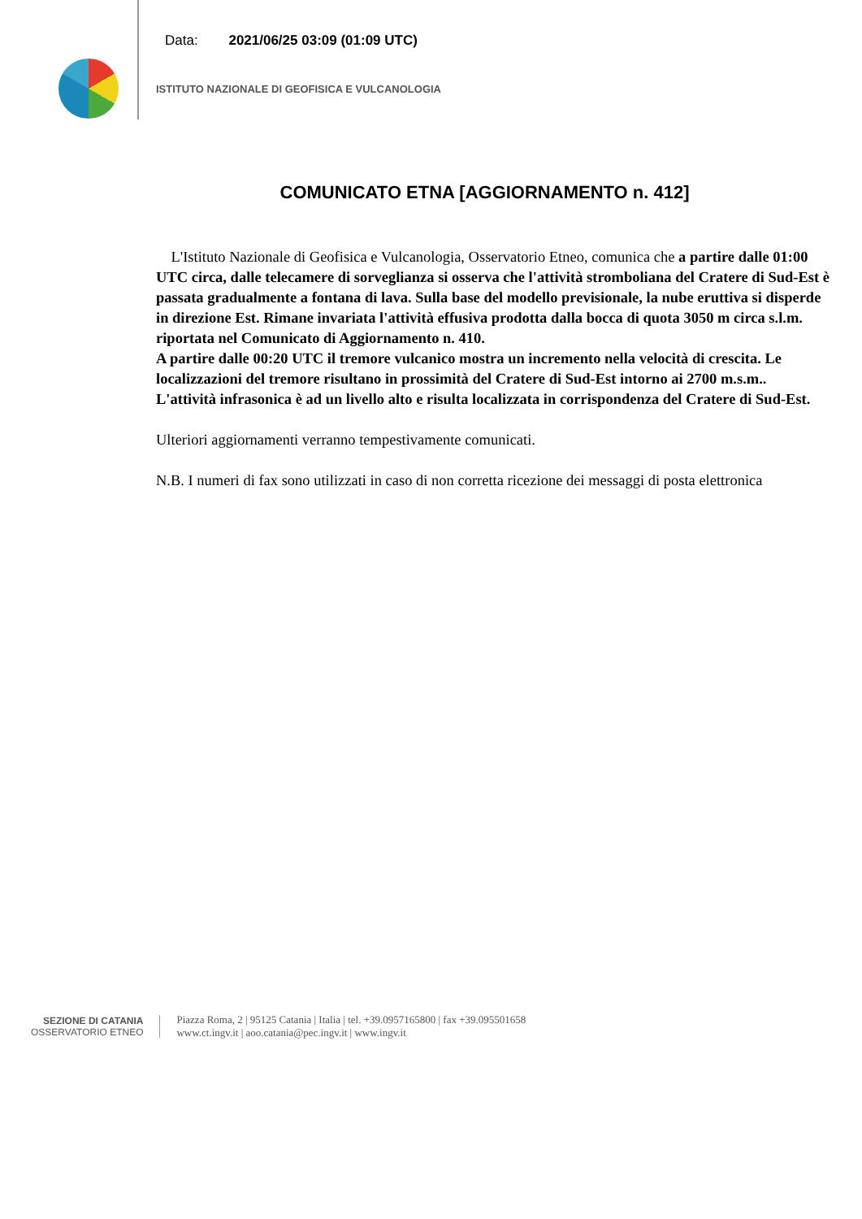Data: 2021/06/25 03:09 (01:09 UTC)
ISTITUTO NAZIONALE DI GEOFISICA E VULCANOLOGIA
COMUNICATO ETNA [AGGIORNAMENTO n. 412]
L'Istituto Nazionale di Geofisica e Vulcanologia, Osservatorio Etneo, comunica che a partire dalle 01:00 UTC circa, dalle telecamere di sorveglianza si osserva che l'attività stromboliana del Cratere di Sud-Est è passata gradualmente a fontana di lava. Sulla base del modello previsionale, la nube eruttiva si disperde in direzione Est. Rimane invariata l'attività effusiva prodotta dalla bocca di quota 3050 m circa s.l.m. riportata nel Comunicato di Aggiornamento n. 410.
A partire dalle 00:20 UTC il tremore vulcanico mostra un incremento nella velocità di crescita. Le localizzazioni del tremore risultano in prossimità del Cratere di Sud-Est intorno ai 2700 m.s.m.. L'attività infrasonica è ad un livello alto e risulta localizzata in corrispondenza del Cratere di Sud-Est.
Ulteriori aggiornamenti verranno tempestivamente comunicati.
N.B. I numeri di fax sono utilizzati in caso di non corretta ricezione dei messaggi di posta elettronica
SEZIONE DI CATANIA
OSSERVATORIO ETNEO
Piazza Roma, 2 | 95125 Catania | Italia | tel. +39.0957165800 | fax +39.095501658
www.ct.ingv.it | aoo.catania@pec.ingv.it | www.ingv.it